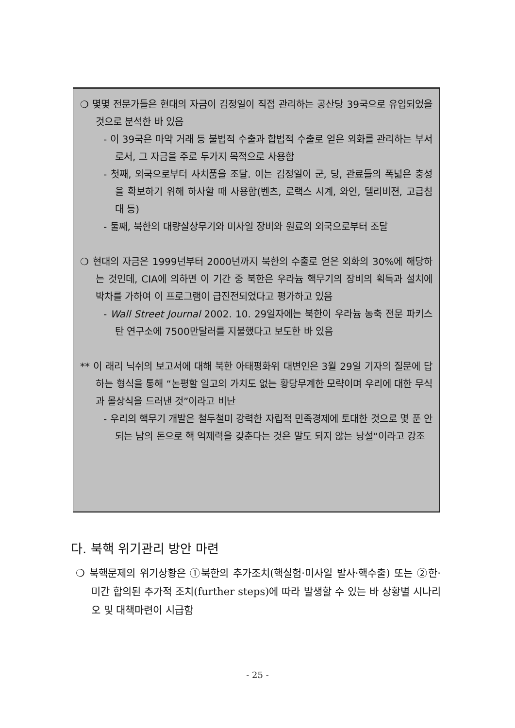❍ 몇몇 전문가들은 현대의 자금이 김정일이 직접 관리하는 공산당 39국으로 유입되었을 것으로 분석한 바 있음
- 이 39국은 마약 거래 등 불법적 수출과 합법적 수출로 얻은 외화를 관리하는 부서로서, 그 자금을 주로 두가지 목적으로 사용함
- 첫째, 외국으로부터 사치품을 조달. 이는 김정일이 군, 당, 관료들의 폭넓은 충성을 확보하기 위해 하사할 때 사용함(벤츠, 로랙스 시계, 와인, 텔리비젼, 고급침대 등)
- 둘째, 북한의 대량살상무기와 미사일 장비와 원료의 외국으로부터 조달
❍ 현대의 자금은 1999년부터 2000년까지 북한의 수출로 얻은 외화의 30%에 해당하는 것인데, CIA에 의하면 이 기간 중 북한은 우라늄 핵무기의 장비의 획득과 설치에 박차를 가하여 이 프로그램이 급진전되었다고 평가하고 있음
- Wall Street Journal 2002. 10. 29일자에는 북한이 우라늄 농축 전문 파키스탄 연구소에 7500만달러를 지불했다고 보도한 바 있음
** 이 래리 닉쉬의 보고서에 대해 북한 아태평화위 대변인은 3월 29일 기자의 질문에 답하는 형식을 통해 “논평할 일고의 가치도 없는 황당무계한 모략이며 우리에 대한 무식과 몰상식을 드러낸 것”이라고 비난
- 우리의 핵무기 개발은 철두철미 강력한 자립적 민족경제에 토대한 것으로 몇 푼 안되는 남의 돈으로 핵 억제력을 갖춘다는 것은 말도 되지 않는 낭설“이라고 강조
다. 북핵 위기관리 방안 마련
❍ 북핵문제의 위기상황은 ①북한의 추가조치(핵실험·미사일 발사·핵수출) 또는 ②한·미간 합의된 추가적 조치(further steps)에 따라 발생할 수 있는 바 상황별 시나리오 및 대책마련이 시급함
- 25 -